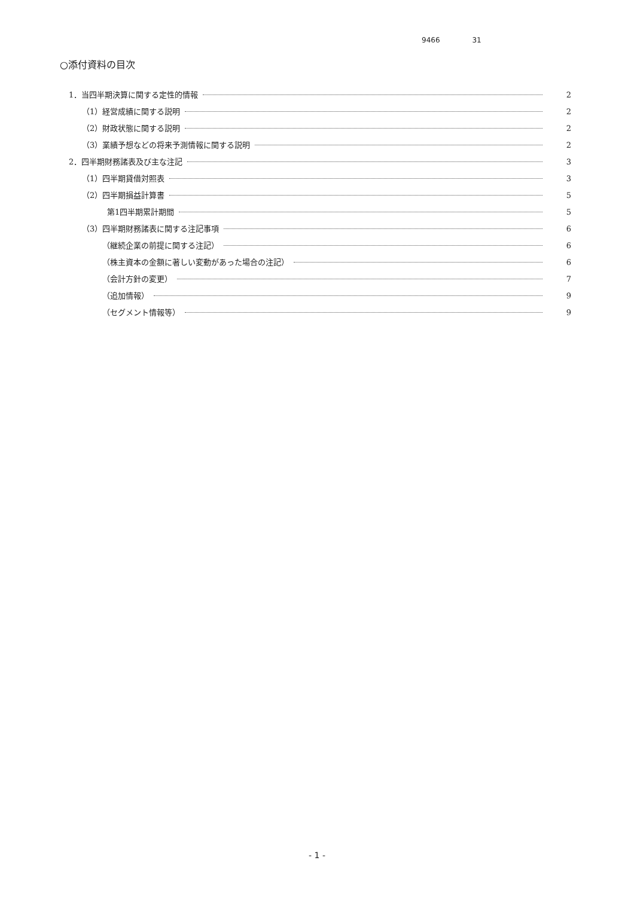9466 31
○添付資料の目次
1．当四半期決算に関する定性的情報 2
（1）経営成績に関する説明 2
（2）財政状態に関する説明 2
（3）業績予想などの将来予測情報に関する説明 2
2．四半期財務諸表及び主な注記 3
（1）四半期貸借対照表 3
（2）四半期損益計算書 5
第1四半期累計期間 5
（3）四半期財務諸表に関する注記事項 6
（継続企業の前提に関する注記） 6
（株主資本の金額に著しい変動があった場合の注記） 6
（会計方針の変更） 7
（追加情報） 9
（セグメント情報等） 9
- 1 -